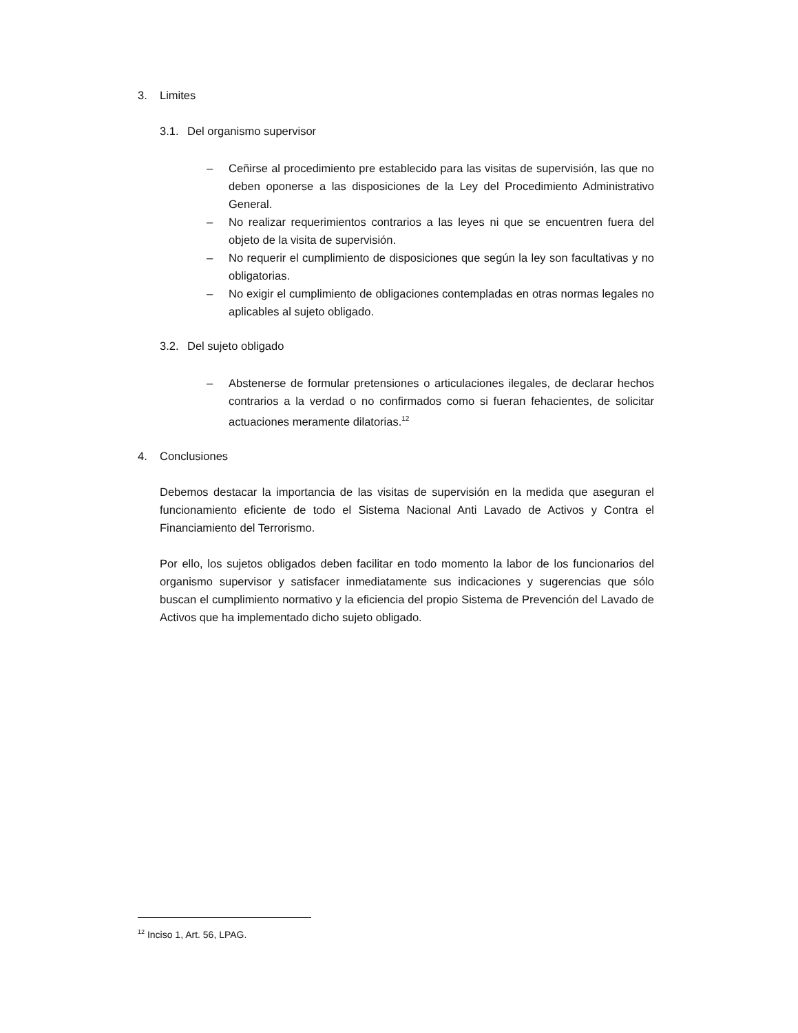3. Limites
3.1. Del organismo supervisor
– Ceñirse al procedimiento pre establecido para las visitas de supervisión, las que no deben oponerse a las disposiciones de la Ley del Procedimiento Administrativo General.
– No realizar requerimientos contrarios a las leyes ni que se encuentren fuera del objeto de la visita de supervisión.
– No requerir el cumplimiento de disposiciones que según la ley son facultativas y no obligatorias.
– No exigir el cumplimiento de obligaciones contempladas en otras normas legales no aplicables al sujeto obligado.
3.2. Del sujeto obligado
– Abstenerse de formular pretensiones o articulaciones ilegales, de declarar hechos contrarios a la verdad o no confirmados como si fueran fehacientes, de solicitar actuaciones meramente dilatorias.<sup>12</sup>
4. Conclusiones
Debemos destacar la importancia de las visitas de supervisión en la medida que aseguran el funcionamiento eficiente de todo el Sistema Nacional Anti Lavado de Activos y Contra el Financiamiento del Terrorismo.
Por ello, los sujetos obligados deben facilitar en todo momento la labor de los funcionarios del organismo supervisor y satisfacer inmediatamente sus indicaciones y sugerencias que sólo buscan el cumplimiento normativo y la eficiencia del propio Sistema de Prevención del Lavado de Activos que ha implementado dicho sujeto obligado.
<sup>12</sup> Inciso 1, Art. 56, LPAG.